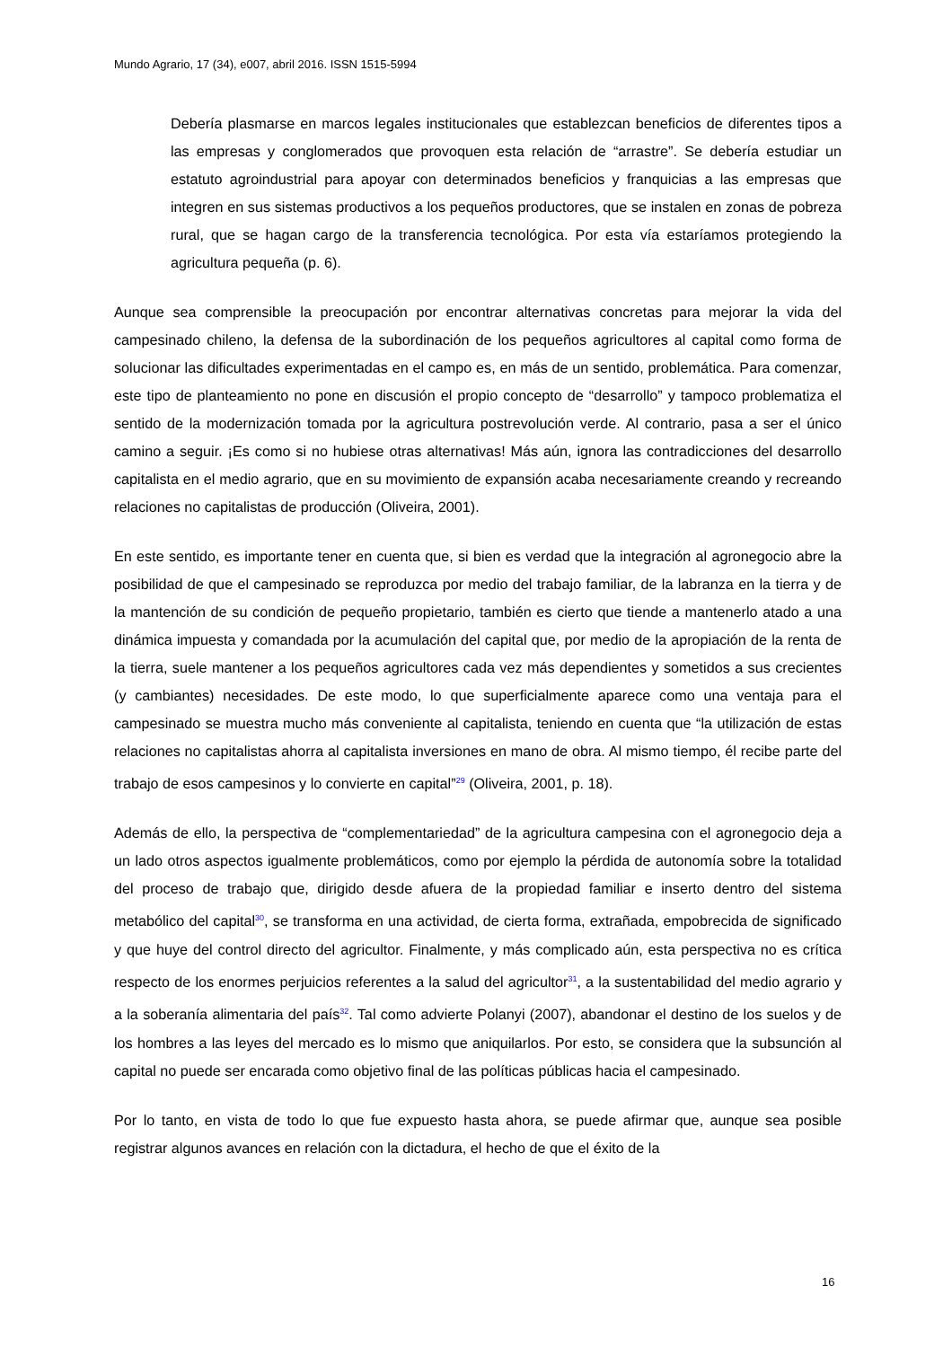Mundo Agrario, 17 (34), e007, abril 2016. ISSN 1515-5994
Debería plasmarse en marcos legales institucionales que establezcan beneficios de diferentes tipos a las empresas y conglomerados que provoquen esta relación de “arrastre”. Se debería estudiar un estatuto agroindustrial para apoyar con determinados beneficios y franquicias a las empresas que integren en sus sistemas productivos a los pequeños productores, que se instalen en zonas de pobreza rural, que se hagan cargo de la transferencia tecnológica. Por esta vía estaríamos protegiendo la agricultura pequeña (p. 6).
Aunque sea comprensible la preocupación por encontrar alternativas concretas para mejorar la vida del campesinado chileno, la defensa de la subordinación de los pequeños agricultores al capital como forma de solucionar las dificultades experimentadas en el campo es, en más de un sentido, problemática. Para comenzar, este tipo de planteamiento no pone en discusión el propio concepto de “desarrollo” y tampoco problematiza el sentido de la modernización tomada por la agricultura postrevolución verde. Al contrario, pasa a ser el único camino a seguir. ¡Es como si no hubiese otras alternativas! Más aún, ignora las contradicciones del desarrollo capitalista en el medio agrario, que en su movimiento de expansión acaba necesariamente creando y recreando relaciones no capitalistas de producción (Oliveira, 2001).
En este sentido, es importante tener en cuenta que, si bien es verdad que la integración al agronegocio abre la posibilidad de que el campesinado se reproduzca por medio del trabajo familiar, de la labranza en la tierra y de la mantención de su condición de pequeño propietario, también es cierto que tiende a mantenerlo atado a una dinámica impuesta y comandada por la acumulación del capital que, por medio de la apropiación de la renta de la tierra, suele mantener a los pequeños agricultores cada vez más dependientes y sometidos a sus crecientes (y cambiantes) necesidades. De este modo, lo que superficialmente aparece como una ventaja para el campesinado se muestra mucho más conveniente al capitalista, teniendo en cuenta que “la utilización de estas relaciones no capitalistas ahorra al capitalista inversiones en mano de obra. Al mismo tiempo, él recibe parte del trabajo de esos campesinos y lo convierte en capital”<sup>29</sup> (Oliveira, 2001, p. 18).
Además de ello, la perspectiva de “complementariedad” de la agricultura campesina con el agronegocio deja a un lado otros aspectos igualmente problemáticos, como por ejemplo la pérdida de autonomía sobre la totalidad del proceso de trabajo que, dirigido desde afuera de la propiedad familiar e inserto dentro del sistema metabólico del capital<sup>30</sup>, se transforma en una actividad, de cierta forma, extrañada, empobrecida de significado y que huye del control directo del agricultor. Finalmente, y más complicado aún, esta perspectiva no es crítica respecto de los enormes perjuicios referentes a la salud del agricultor<sup>31</sup>, a la sustentabilidad del medio agrario y a la soberanía alimentaria del país<sup>32</sup>. Tal como advierte Polanyi (2007), abandonar el destino de los suelos y de los hombres a las leyes del mercado es lo mismo que aniquilarlos. Por esto, se considera que la subsunción al capital no puede ser encarada como objetivo final de las políticas públicas hacia el campesinado.
Por lo tanto, en vista de todo lo que fue expuesto hasta ahora, se puede afirmar que, aunque sea posible registrar algunos avances en relación con la dictadura, el hecho de que el éxito de la
16